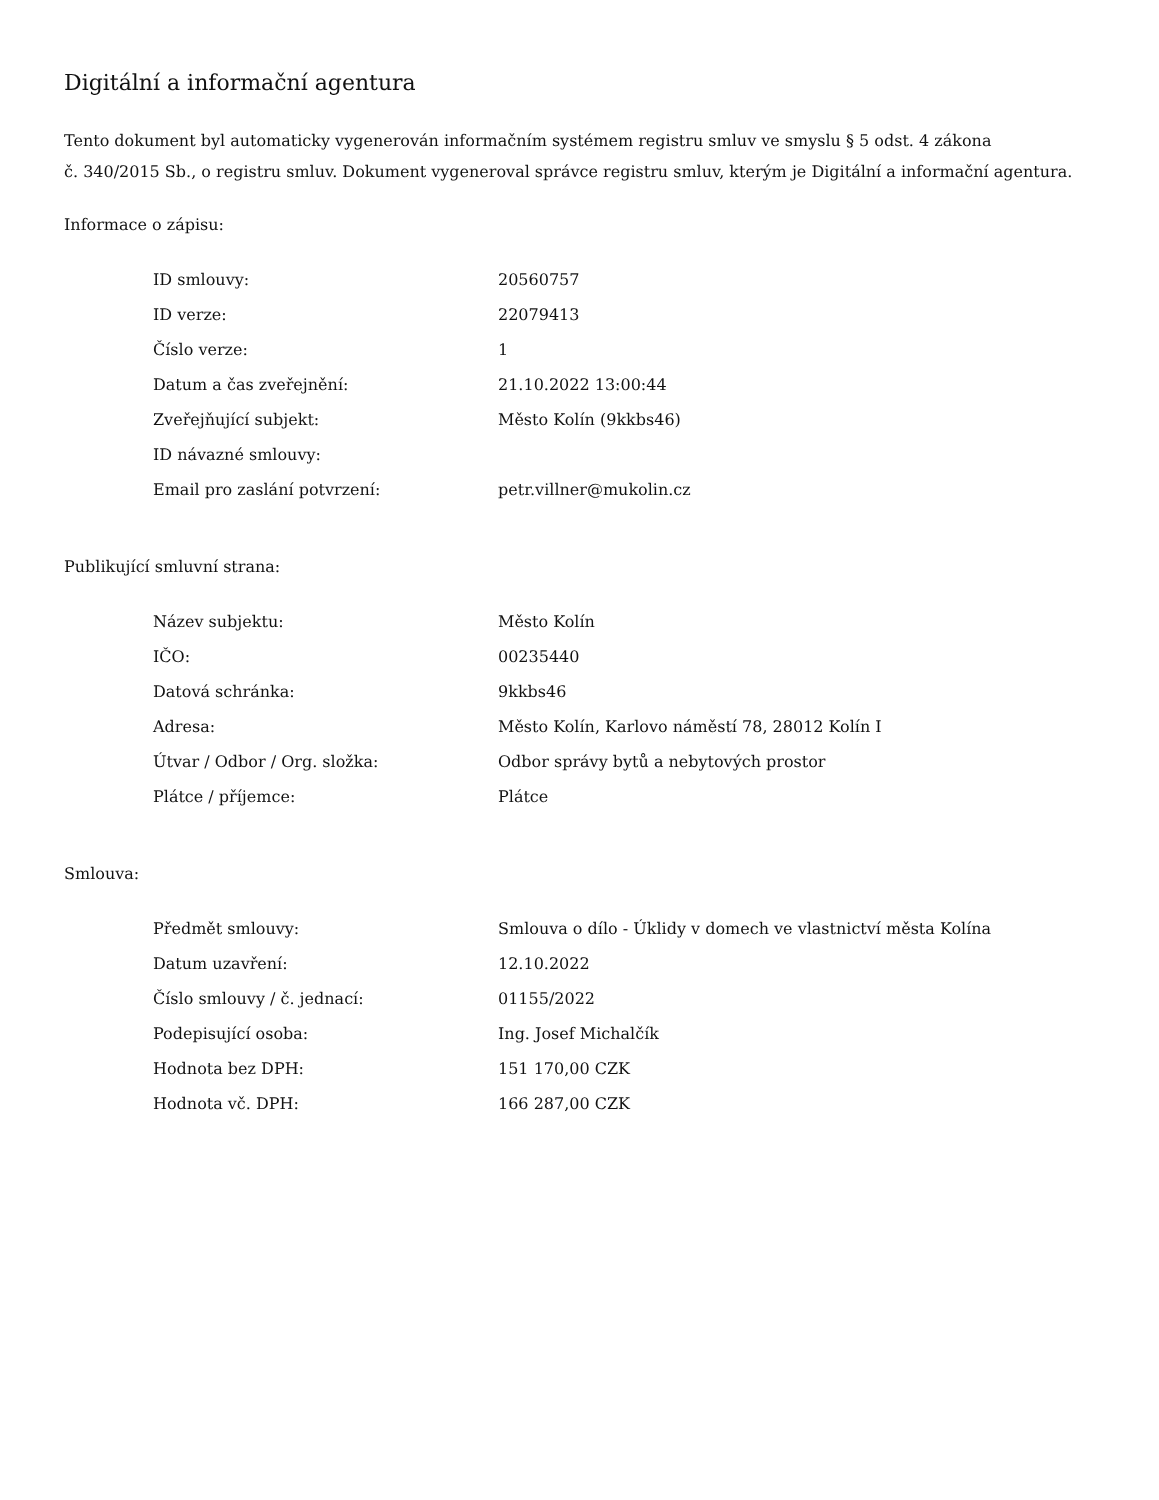Digitální a informační agentura
Tento dokument byl automaticky vygenerován informačním systémem registru smluv ve smyslu § 5 odst. 4 zákona
č. 340/2015 Sb., o registru smluv. Dokument vygeneroval správce registru smluv, kterým je Digitální a informační agentura.
Informace o zápisu:
| ID smlouvy: | 20560757 |
| ID verze: | 22079413 |
| Číslo verze: | 1 |
| Datum a čas zveřejnění: | 21.10.2022 13:00:44 |
| Zveřejňující subjekt: | Město Kolín (9kkbs46) |
| ID návazné smlouvy: | |
| Email pro zaslání potvrzení: | petr.villner@mukolin.cz |
Publikující smluvní strana:
| Název subjektu: | Město Kolín |
| IČO: | 00235440 |
| Datová schránka: | 9kkbs46 |
| Adresa: | Město Kolín, Karlovo náměstí 78, 28012 Kolín I |
| Útvar / Odbor / Org. složka: | Odbor správy bytů a nebytových prostor |
| Plátce / příjemce: | Plátce |
Smlouva:
| Předmět smlouvy: | Smlouva o dílo - Úklidy v domech ve vlastnictví města Kolína |
| Datum uzavření: | 12.10.2022 |
| Číslo smlouvy / č. jednací: | 01155/2022 |
| Podepisující osoba: | Ing. Josef Michalčík |
| Hodnota bez DPH: | 151 170,00 CZK |
| Hodnota vč. DPH: | 166 287,00 CZK |